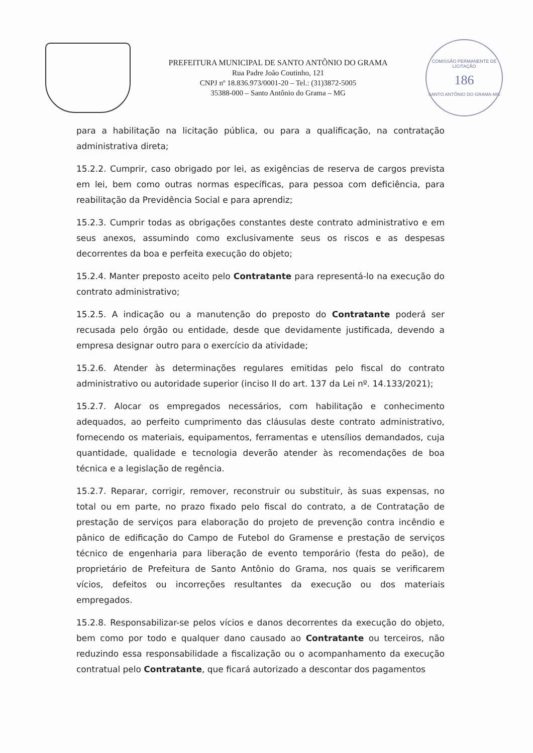PREFEITURA MUNICIPAL DE SANTO ANTÔNIO DO GRAMA
Rua Padre João Coutinho, 121
CNPJ nº 18.836.973/0001-20 – Tel.: (31)3872-5005
35388-000 – Santo Antônio do Grama – MG
COMISSÃO PERMANENTE DE LICITAÇÃO
186
SANTO ANTÔNIO DO GRAMA-MG
para a habilitação na licitação pública, ou para a qualificação, na contratação administrativa direta;
15.2.2. Cumprir, caso obrigado por lei, as exigências de reserva de cargos prevista em lei, bem como outras normas específicas, para pessoa com deficiência, para reabilitação da Previdência Social e para aprendiz;
15.2.3. Cumprir todas as obrigações constantes deste contrato administrativo e em seus anexos, assumindo como exclusivamente seus os riscos e as despesas decorrentes da boa e perfeita execução do objeto;
15.2.4. Manter preposto aceito pelo Contratante para representá-lo na execução do contrato administrativo;
15.2.5. A indicação ou a manutenção do preposto do Contratante poderá ser recusada pelo órgão ou entidade, desde que devidamente justificada, devendo a empresa designar outro para o exercício da atividade;
15.2.6. Atender às determinações regulares emitidas pelo fiscal do contrato administrativo ou autoridade superior (inciso II do art. 137 da Lei nº. 14.133/2021);
15.2.7. Alocar os empregados necessários, com habilitação e conhecimento adequados, ao perfeito cumprimento das cláusulas deste contrato administrativo, fornecendo os materiais, equipamentos, ferramentas e utensílios demandados, cuja quantidade, qualidade e tecnologia deverão atender às recomendações de boa técnica e a legislação de regência.
15.2.7. Reparar, corrigir, remover, reconstruir ou substituir, às suas expensas, no total ou em parte, no prazo fixado pelo fiscal do contrato, a de Contratação de prestação de serviços para elaboração do projeto de prevenção contra incêndio e pânico de edificação do Campo de Futebol do Gramense e prestação de serviços técnico de engenharia para liberação de evento temporário (festa do peão), de proprietário de Prefeitura de Santo Antônio do Grama, nos quais se verificarem vícios, defeitos ou incorreções resultantes da execução ou dos materiais empregados.
15.2.8. Responsabilizar-se pelos vícios e danos decorrentes da execução do objeto, bem como por todo e qualquer dano causado ao Contratante ou terceiros, não reduzindo essa responsabilidade a fiscalização ou o acompanhamento da execução contratual pelo Contratante, que ficará autorizado a descontar dos pagamentos